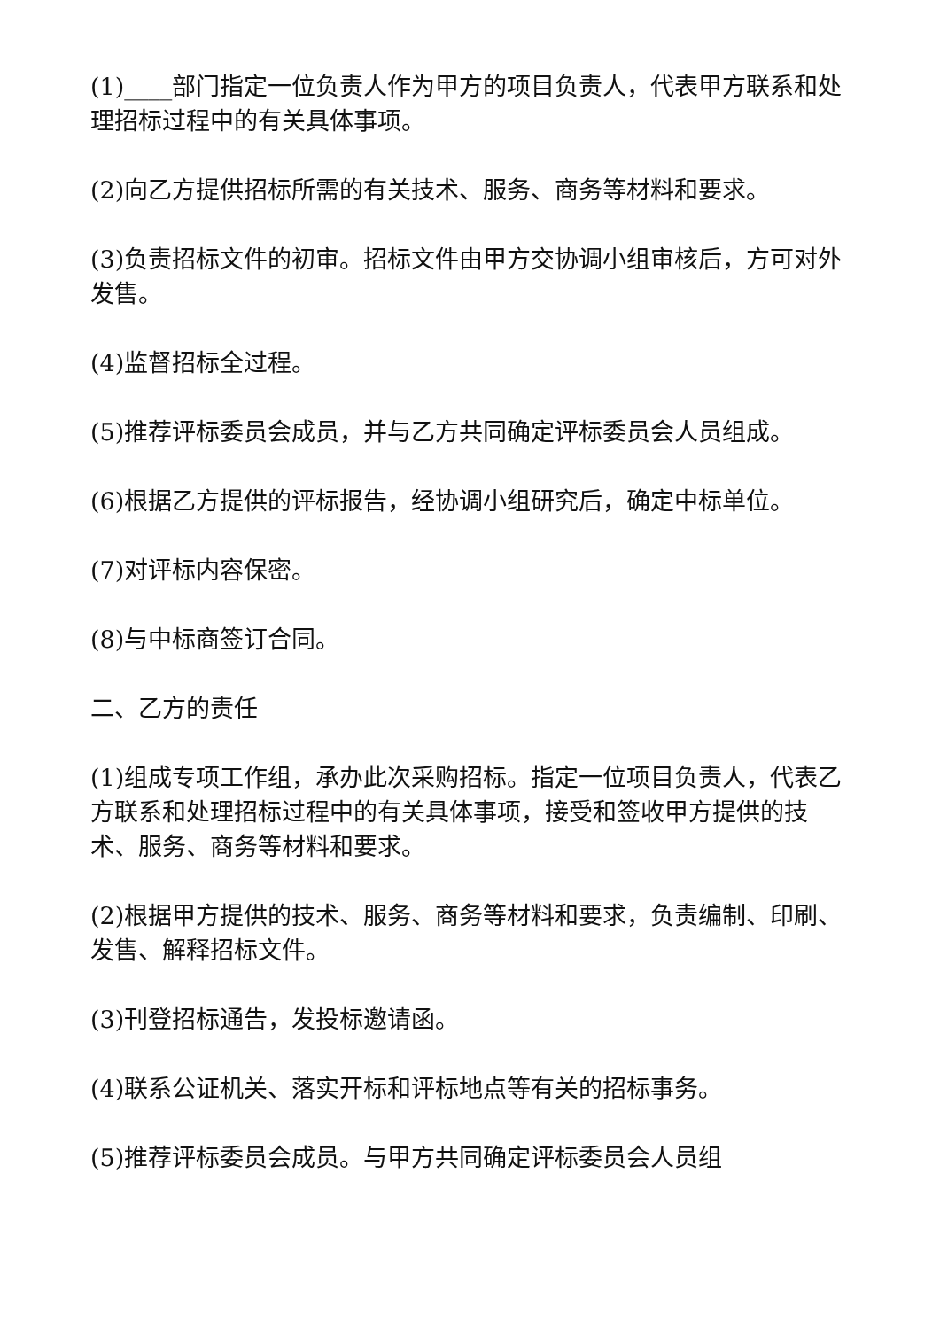(1)____部门指定一位负责人作为甲方的项目负责人，代表甲方联系和处理招标过程中的有关具体事项。
(2)向乙方提供招标所需的有关技术、服务、商务等材料和要求。
(3)负责招标文件的初审。招标文件由甲方交协调小组审核后，方可对外发售。
(4)监督招标全过程。
(5)推荐评标委员会成员，并与乙方共同确定评标委员会人员组成。
(6)根据乙方提供的评标报告，经协调小组研究后，确定中标单位。
(7)对评标内容保密。
(8)与中标商签订合同。
二、乙方的责任
(1)组成专项工作组，承办此次采购招标。指定一位项目负责人，代表乙方联系和处理招标过程中的有关具体事项，接受和签收甲方提供的技术、服务、商务等材料和要求。
(2)根据甲方提供的技术、服务、商务等材料和要求，负责编制、印刷、发售、解释招标文件。
(3)刊登招标通告，发投标邀请函。
(4)联系公证机关、落实开标和评标地点等有关的招标事务。
(5)推荐评标委员会成员。与甲方共同确定评标委员会人员组